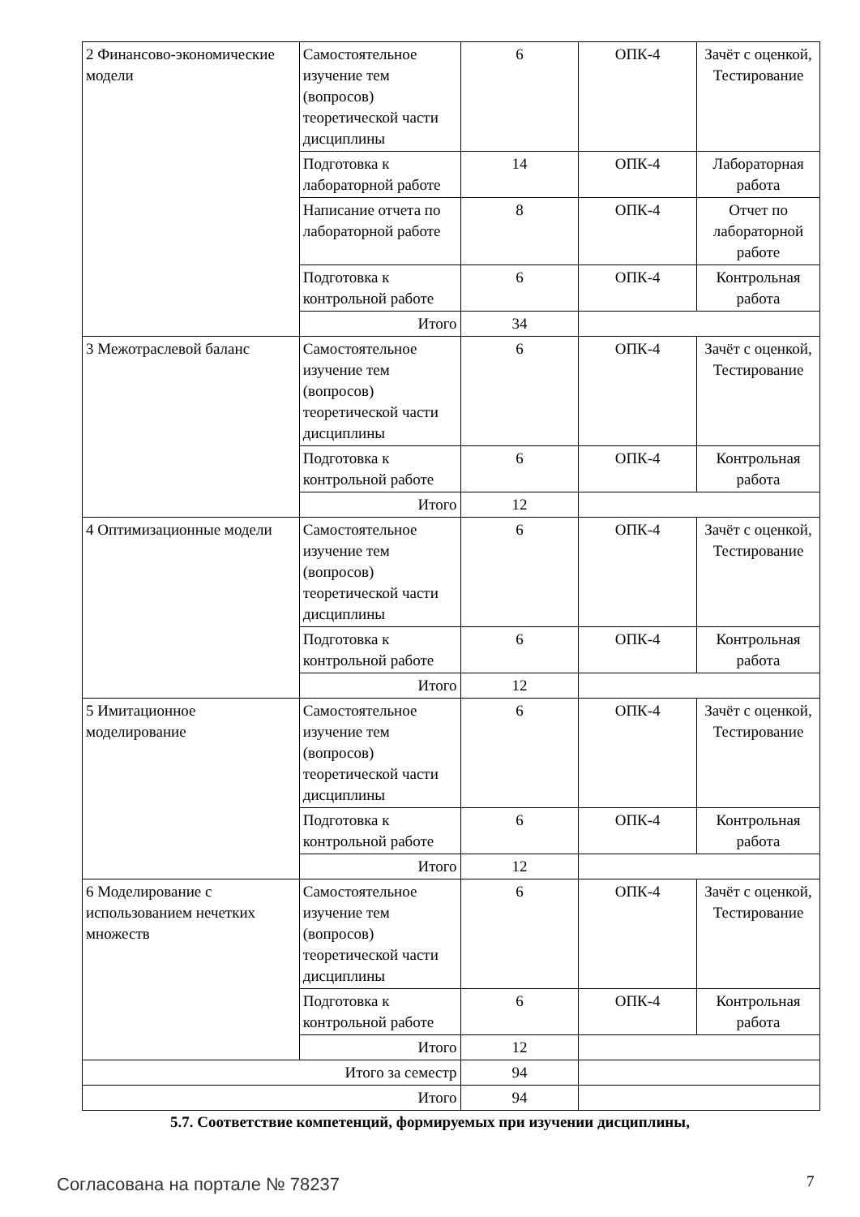| 2 Финансово-экономические модели | Самостоятельное изучение тем (вопросов) теоретической части дисциплины | 6 | ОПК-4 | Зачёт с оценкой, Тестирование |
| | Подготовка к лабораторной работе | 14 | ОПК-4 | Лабораторная работа |
| | Написание отчета по лабораторной работе | 8 | ОПК-4 | Отчет по лабораторной работе |
| | Подготовка к контрольной работе | 6 | ОПК-4 | Контрольная работа |
| | Итого | 34 | | |
| 3 Межотраслевой баланс | Самостоятельное изучение тем (вопросов) теоретической части дисциплины | 6 | ОПК-4 | Зачёт с оценкой, Тестирование |
| | Подготовка к контрольной работе | 6 | ОПК-4 | Контрольная работа |
| | Итого | 12 | | |
| 4 Оптимизационные модели | Самостоятельное изучение тем (вопросов) теоретической части дисциплины | 6 | ОПК-4 | Зачёт с оценкой, Тестирование |
| | Подготовка к контрольной работе | 6 | ОПК-4 | Контрольная работа |
| | Итого | 12 | | |
| 5 Имитационное моделирование | Самостоятельное изучение тем (вопросов) теоретической части дисциплины | 6 | ОПК-4 | Зачёт с оценкой, Тестирование |
| | Подготовка к контрольной работе | 6 | ОПК-4 | Контрольная работа |
| | Итого | 12 | | |
| 6 Моделирование с использованием нечетких множеств | Самостоятельное изучение тем (вопросов) теоретической части дисциплины | 6 | ОПК-4 | Зачёт с оценкой, Тестирование |
| | Подготовка к контрольной работе | 6 | ОПК-4 | Контрольная работа |
| | Итого | 12 | | |
| Итого за семестр | | 94 | | |
| Итого | | 94 | | |
5.7. Соответствие компетенций, формируемых при изучении дисциплины,
Согласована на портале № 78237 7